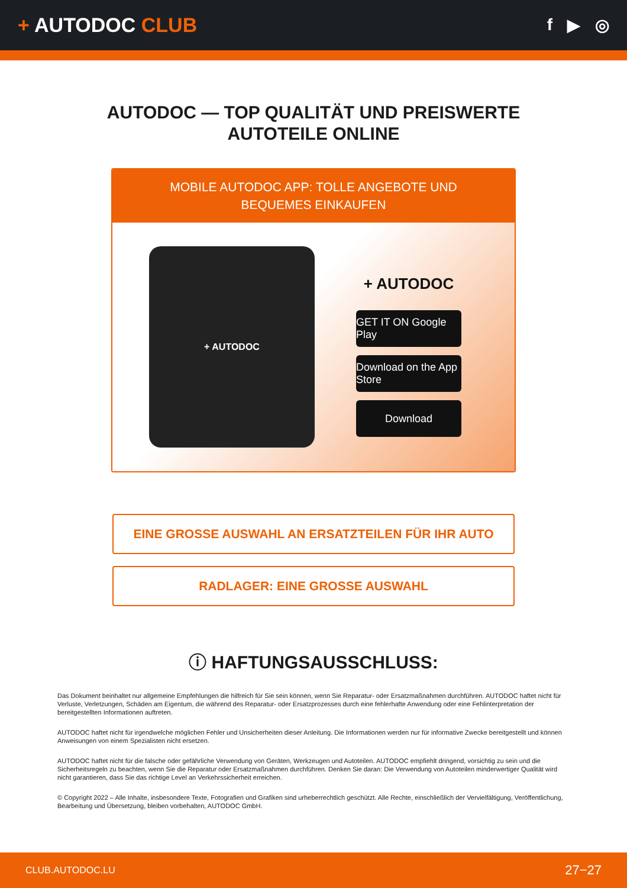+ AUTODOC CLUB
f ▶ ◎
AUTODOC — TOP QUALITÄT UND PREISWERTE
AUTOTEILE ONLINE
MOBILE AUTODOC APP: TOLLE ANGEBOTE UND BEQUEMES EINKAUFEN
+ AUTODOC
+ AUTODOC
GET IT ON Google Play
Download on the App Store
Download
EINE GROSSE AUSWAHL AN ERSATZTEILEN FÜR IHR AUTO
RADLAGER: EINE GROSSE AUSWAHL
ⓘ HAFTUNGSAUSSCHLUSS:
Das Dokument beinhaltet nur allgemeine Empfehlungen die hilfreich für Sie sein können, wenn Sie Reparatur- oder Ersatzmaßnahmen durchführen. AUTODOC haftet nicht für Verluste, Verletzungen, Schäden am Eigentum, die während des Reparatur- oder Ersatzprozesses durch eine fehlerhafte Anwendung oder eine Fehlinterpretation der bereitgestellten Informationen auftreten.
AUTODOC haftet nicht für irgendwelche möglichen Fehler und Unsicherheiten dieser Anleitung. Die Informationen werden nur für informative Zwecke bereitgestellt und können Anweisungen von einem Spezialisten nicht ersetzen.
AUTODOC haftet nicht für die falsche oder gefährliche Verwendung von Geräten, Werkzeugen und Autoteilen. AUTODOC empfiehlt dringend, vorsichtig zu sein und die Sicherheitsregeln zu beachten, wenn Sie die Reparatur oder Ersatzmaßnahmen durchführen. Denken Sie daran: Die Verwendung von Autoteilen minderwertiger Qualität wird nicht garantieren, dass Sie das richtige Level an Verkehrssicherheit erreichen.
© Copyright 2022 – Alle Inhalte, insbesondere Texte, Fotografien und Grafiken sind urheberrechtlich geschützt. Alle Rechte, einschließlich der Vervielfältigung, Veröffentlichung, Bearbeitung und Übersetzung, bleiben vorbehalten, AUTODOC GmbH.
CLUB.AUTODOC.LU 27−27